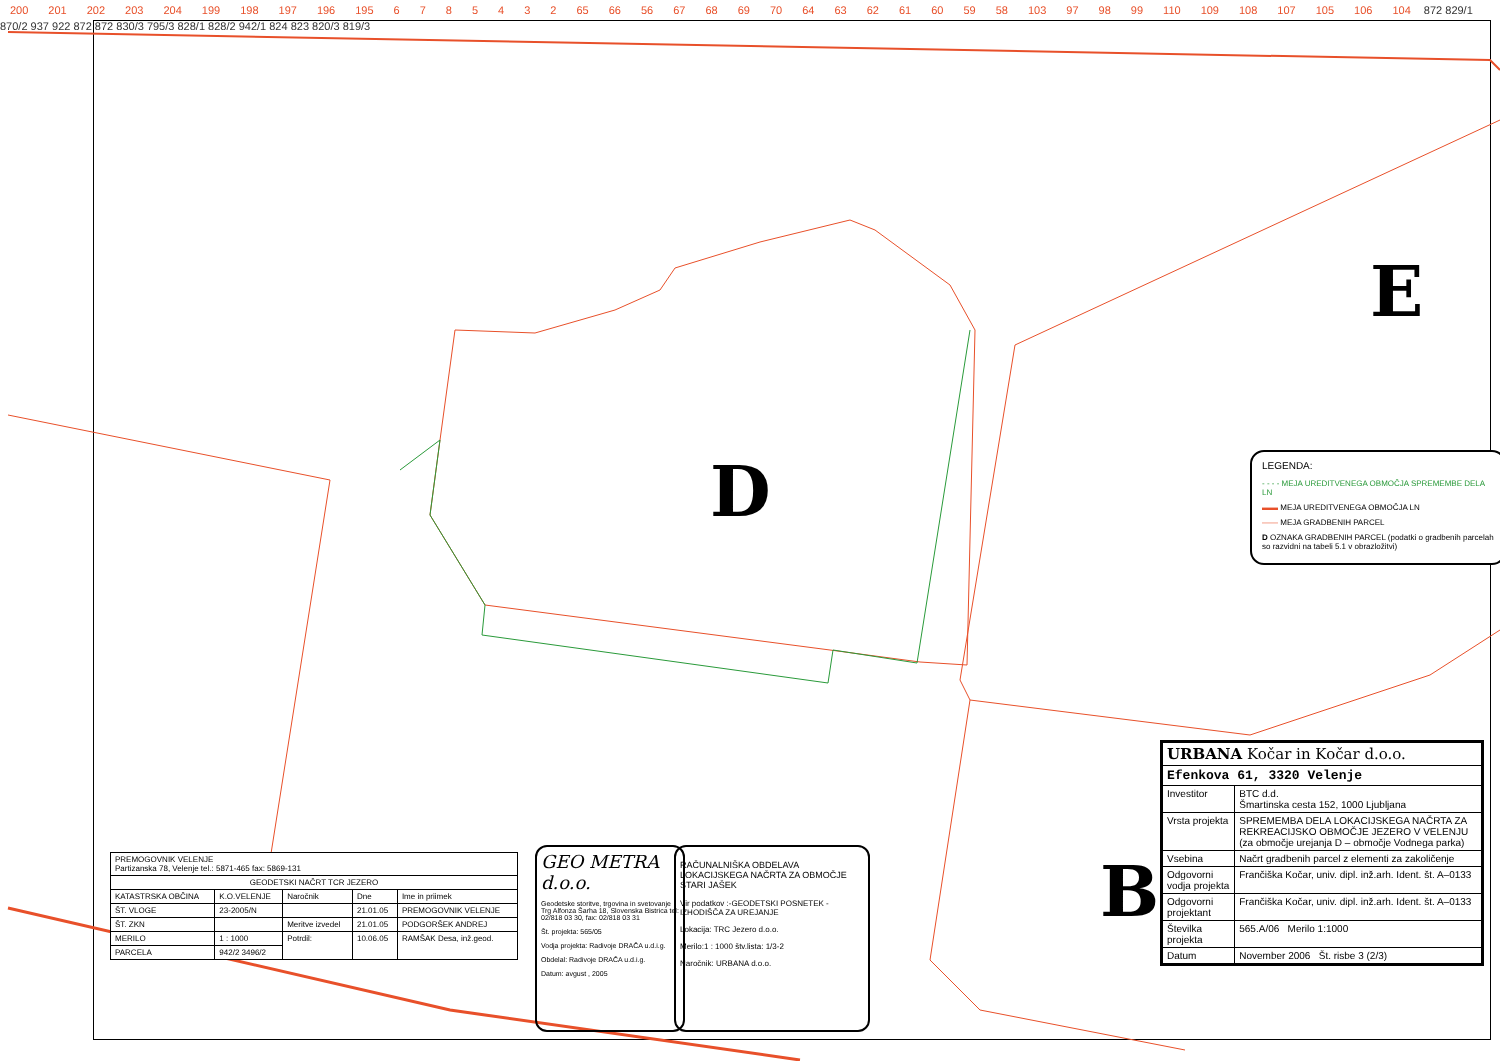200 201 202 203 204 199 198 197 196 195 6785432 65 66 56 67 68 69 70 64 63 62 61 60 59 58 103 97 98 99 110 109 108 107 105 106 104 872 829/1 870/2 937 922 872 872 830/3 795/3 828/1 828/2 942/1 824 823 820/3 819/3
E
D
B
LEGENDA:
- - - - MEJA UREDITVENEGA OBMOČJA SPREMEMBE DELA LN
▬▬ MEJA UREDITVENEGA OBMOČJA LN
—— MEJA GRADBENIH PARCEL
D OZNAKA GRADBENIH PARCEL (podatki o gradbenih parcelah so razvidni na tabeli 5.1 v obrazložitvi)
| URBANA Kočar in Kočar d.o.o. | |
| Efenkova 61, 3320 Velenje | |
| Investitor | BTC d.d. Šmartinska cesta 152, 1000 Ljubljana |
| Vrsta projekta | SPREMEMBA DELA LOKACIJSKEGA NAČRTA ZA REKREACIJSKO OBMOČJE JEZERO V VELENJU (za območje urejanja D – območje Vodnega parka) |
| Vsebina | Načrt gradbenih parcel z elementi za zakoličenje |
| Odgovorni vodja projekta | Frančiška Kočar, univ. dipl. inž.arh. Ident. št. A–0133 |
| Odgovorni projektant | Frančiška Kočar, univ. dipl. inž.arh. Ident. št. A–0133 |
| Številka projekta | 565.A/06 Merilo 1:1000 |
| Datum | November 2006 Št. risbe 3 (2/3) |
| PREMOGOVNIK VELENJE Partizanska 78, Velenje tel.: 5871-465 fax: 5869-131 | | | | |
| GEODETSKI NAČRT TCR JEZERO | | | | |
| KATASTRSKA OBČINA | K.O.VELENJE | Naročnik | Dne | Ime in priimek |
| ŠT. VLOGE | 23-2005/N | | 21.01.05 | PREMOGOVNIK VELENJE |
| ŠT. ZKN | | Meritve izvedel | 21.01.05 | PODGORŠEK ANDREJ |
| MERILO | 1 : 1000 | Potrdil: | 10.06.05 | RAMŠAK Desa, inž.geod. |
| PARCELA | 942/2 3496/2 | | | |
GEO METRA d.o.o.
Geodetske storitve, trgovina in svetovanje Trg Alfonza Šarha 18, Slovenska Bistrica tel: 02/818 03 30, fax: 02/818 03 31
Št. projekta: 565/05
Vodja projekta: Radivoje DRAČA u.d.i.g.
Obdelal: Radivoje DRAČA u.d.i.g.
Datum: avgust , 2005
RAČUNALNIŠKA OBDELAVA LOKACIJSKEGA NAČRTA ZA OBMOČJE STARI JAŠEK
Vir podatkov :-GEODETSKI POSNETEK -IZHODIŠČA ZA UREJANJE
Lokacija: TRC Jezero d.o.o.
Merilo:1 : 1000 štv.lista: 1/3-2
Naročnik: URBANA d.o.o.